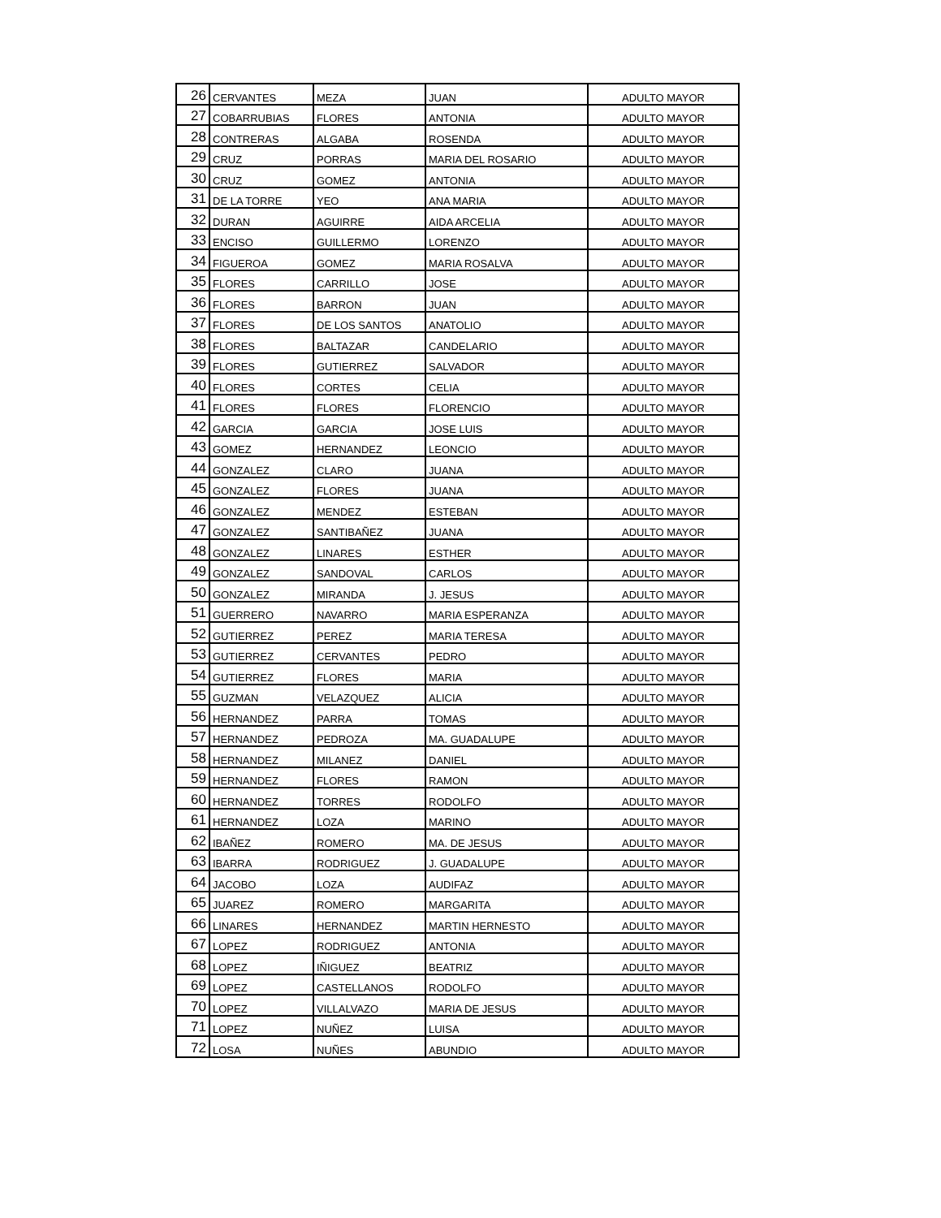| 26 | CERVANTES | MEZA | JUAN | ADULTO MAYOR |
| 27 | COBARRUBIAS | FLORES | ANTONIA | ADULTO MAYOR |
| 28 | CONTRERAS | ALGABA | ROSENDA | ADULTO MAYOR |
| 29 | CRUZ | PORRAS | MARIA DEL ROSARIO | ADULTO MAYOR |
| 30 | CRUZ | GOMEZ | ANTONIA | ADULTO MAYOR |
| 31 | DE LA TORRE | YEO | ANA MARIA | ADULTO MAYOR |
| 32 | DURAN | AGUIRRE | AIDA ARCELIA | ADULTO MAYOR |
| 33 | ENCISO | GUILLERMO | LORENZO | ADULTO MAYOR |
| 34 | FIGUEROA | GOMEZ | MARIA ROSALVA | ADULTO MAYOR |
| 35 | FLORES | CARRILLO | JOSE | ADULTO MAYOR |
| 36 | FLORES | BARRON | JUAN | ADULTO MAYOR |
| 37 | FLORES | DE LOS SANTOS | ANATOLIO | ADULTO MAYOR |
| 38 | FLORES | BALTAZAR | CANDELARIO | ADULTO MAYOR |
| 39 | FLORES | GUTIERREZ | SALVADOR | ADULTO MAYOR |
| 40 | FLORES | CORTES | CELIA | ADULTO MAYOR |
| 41 | FLORES | FLORES | FLORENCIO | ADULTO MAYOR |
| 42 | GARCIA | GARCIA | JOSE LUIS | ADULTO MAYOR |
| 43 | GOMEZ | HERNANDEZ | LEONCIO | ADULTO MAYOR |
| 44 | GONZALEZ | CLARO | JUANA | ADULTO MAYOR |
| 45 | GONZALEZ | FLORES | JUANA | ADULTO MAYOR |
| 46 | GONZALEZ | MENDEZ | ESTEBAN | ADULTO MAYOR |
| 47 | GONZALEZ | SANTIBAÑEZ | JUANA | ADULTO MAYOR |
| 48 | GONZALEZ | LINARES | ESTHER | ADULTO MAYOR |
| 49 | GONZALEZ | SANDOVAL | CARLOS | ADULTO MAYOR |
| 50 | GONZALEZ | MIRANDA | J. JESUS | ADULTO MAYOR |
| 51 | GUERRERO | NAVARRO | MARIA ESPERANZA | ADULTO MAYOR |
| 52 | GUTIERREZ | PEREZ | MARIA TERESA | ADULTO MAYOR |
| 53 | GUTIERREZ | CERVANTES | PEDRO | ADULTO MAYOR |
| 54 | GUTIERREZ | FLORES | MARIA | ADULTO MAYOR |
| 55 | GUZMAN | VELAZQUEZ | ALICIA | ADULTO MAYOR |
| 56 | HERNANDEZ | PARRA | TOMAS | ADULTO MAYOR |
| 57 | HERNANDEZ | PEDROZA | MA. GUADALUPE | ADULTO MAYOR |
| 58 | HERNANDEZ | MILANEZ | DANIEL | ADULTO MAYOR |
| 59 | HERNANDEZ | FLORES | RAMON | ADULTO MAYOR |
| 60 | HERNANDEZ | TORRES | RODOLFO | ADULTO MAYOR |
| 61 | HERNANDEZ | LOZA | MARINO | ADULTO MAYOR |
| 62 | IBAÑEZ | ROMERO | MA. DE JESUS | ADULTO MAYOR |
| 63 | IBARRA | RODRIGUEZ | J. GUADALUPE | ADULTO MAYOR |
| 64 | JACOBO | LOZA | AUDIFAZ | ADULTO MAYOR |
| 65 | JUAREZ | ROMERO | MARGARITA | ADULTO MAYOR |
| 66 | LINARES | HERNANDEZ | MARTIN HERNESTO | ADULTO MAYOR |
| 67 | LOPEZ | RODRIGUEZ | ANTONIA | ADULTO MAYOR |
| 68 | LOPEZ | IÑIGUEZ | BEATRIZ | ADULTO MAYOR |
| 69 | LOPEZ | CASTELLANOS | RODOLFO | ADULTO MAYOR |
| 70 | LOPEZ | VILLALVAZO | MARIA DE JESUS | ADULTO MAYOR |
| 71 | LOPEZ | NUÑEZ | LUISA | ADULTO MAYOR |
| 72 | LOSA | NUÑES | ABUNDIO | ADULTO MAYOR |